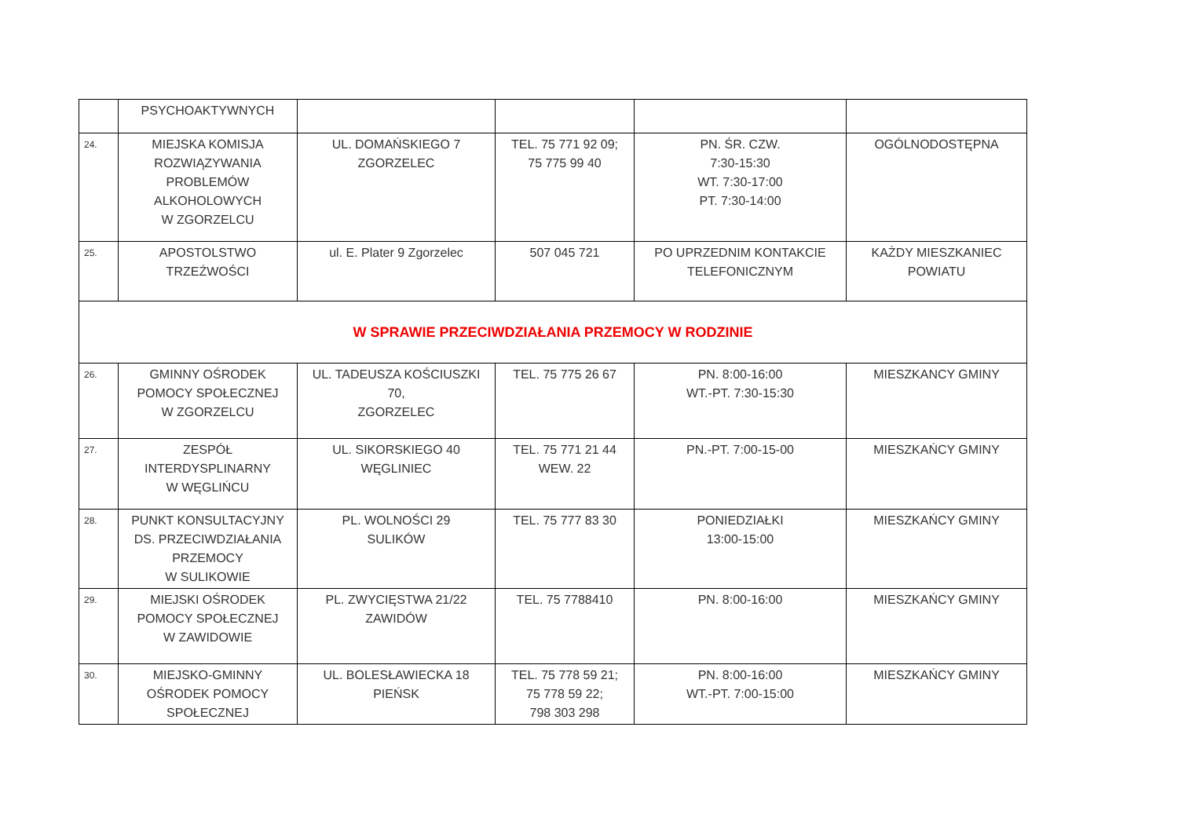| | PSYCHOAKTYWNYCH | | | | |
| 24. | MIEJSKA KOMISJA ROZWIĄZYWANIA PROBLEMÓW ALKOHOLOWYCH W ZGORZELCU | UL. DOMAŃSKIEGO 7 ZGORZELEC | TEL. 75 771 92 09; 75 775 99 40 | PN. ŚR. CZW. 7:30-15:30 WT. 7:30-17:00 PT. 7:30-14:00 | OGÓLNODOSTĘPNA |
| 25. | APOSTOLSTWO TRZEŹWOŚCI | ul. E. Plater 9 Zgorzelec | 507 045 721 | PO UPRZEDNIM KONTAKCIE TELEFONICZNYM | KAŻDY MIESZKANIEC POWIATU |
| W SPRAWIE PRZECIWDZIAŁANIA PRZEMOCY W RODZINIE | | | | | |
| 26. | GMINNY OŚRODEK POMOCY SPOŁECZNEJ W ZGORZELCU | UL. TADEUSZA KOŚCIUSZKI 70, ZGORZELEC | TEL. 75 775 26 67 | PN. 8:00-16:00 WT.-PT. 7:30-15:30 | MIESZKANCY GMINY |
| 27. | ZESPÓŁ INTERDYSPLINARNY W WĘGLIŃCU | UL. SIKORSKIEGO 40 WĘGLINIEC | TEL. 75 771 21 44 WEW. 22 | PN.-PT. 7:00-15-00 | MIESZKAŃCY GMINY |
| 28. | PUNKT KONSULTACYJNY DS. PRZECIWDZIAŁANIA PRZEMOCY W SULIKOWIE | PL. WOLNOŚCI 29 SULIKÓW | TEL. 75 777 83 30 | PONIEDZIAŁKI 13:00-15:00 | MIESZKAŃCY GMINY |
| 29. | MIEJSKI OŚRODEK POMOCY SPOŁECZNEJ W ZAWIDOWIE | PL. ZWYCIĘSTWA 21/22 ZAWIDÓW | TEL. 75 7788410 | PN. 8:00-16:00 | MIESZKAŃCY GMINY |
| 30. | MIEJSKO-GMINNY OŚRODEK POMOCY SPOŁECZNEJ | UL. BOLESŁAWIECKA 18 PIEŃSK | TEL. 75 778 59 21; 75 778 59 22; 798 303 298 | PN. 8:00-16:00 WT.-PT. 7:00-15:00 | MIESZKAŃCY GMINY |